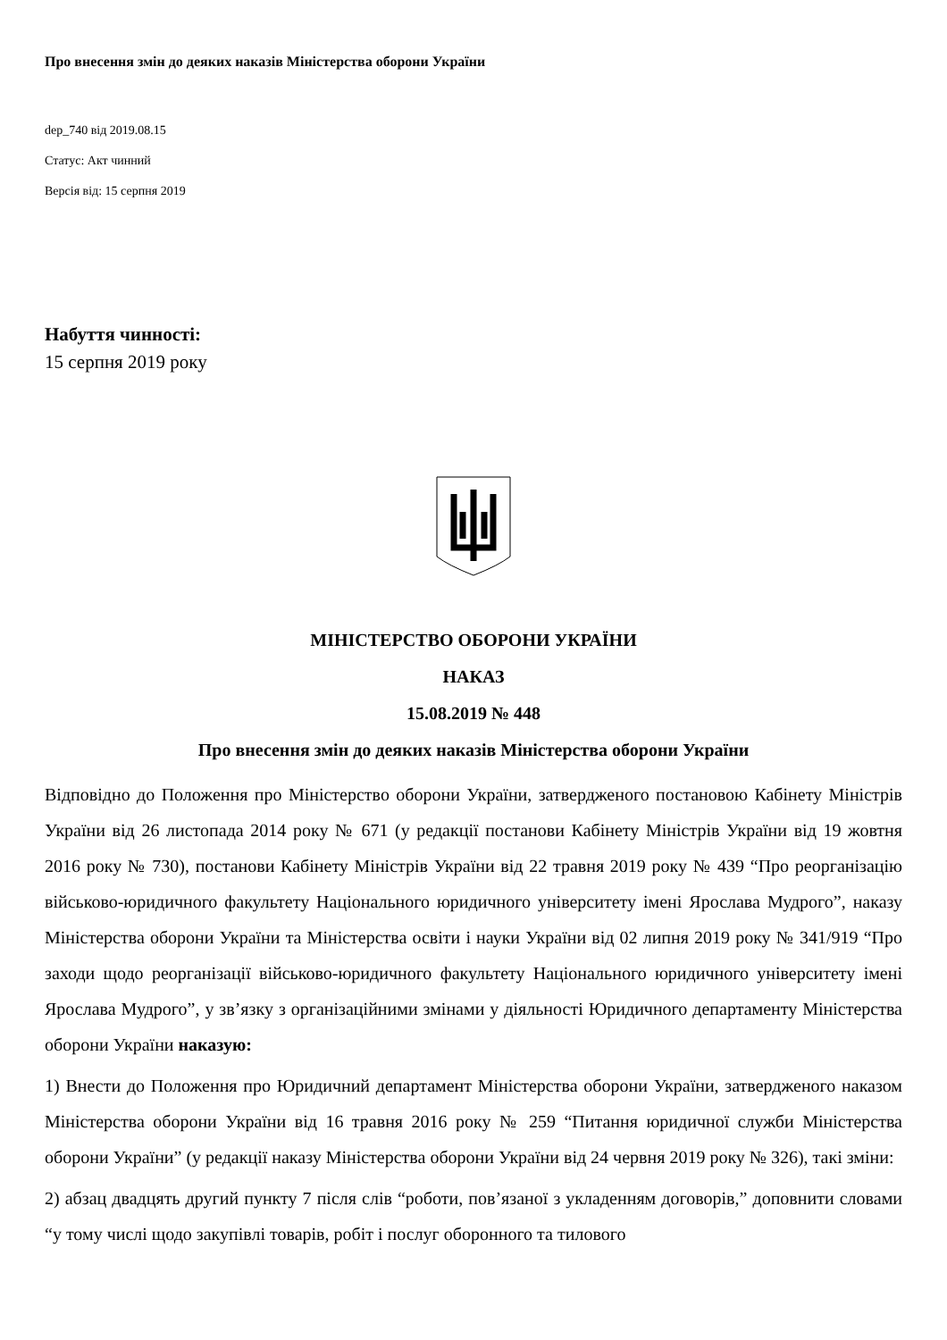Про внесення змін до деяких наказів Міністерства оборони України
dep_740 від 2019.08.15
Статус: Акт чинний
Версія від: 15 серпня 2019
Набуття чинності:
15 серпня 2019 року
МІНІСТЕРСТВО ОБОРОНИ УКРАЇНИ
НАКАЗ
15.08.2019 № 448
Про внесення змін до деяких наказів Міністерства оборони України
Відповідно до Положення про Міністерство оборони України, затвердженого постановою Кабінету Міністрів України від 26 листопада 2014 року № 671 (у редакції постанови Кабінету Міністрів України від 19 жовтня 2016 року № 730), постанови Кабінету Міністрів України від 22 травня 2019 року № 439 “Про реорганізацію військово-юридичного факультету Національного юридичного університету імені Ярослава Мудрого”, наказу Міністерства оборони України та Міністерства освіти і науки України від 02 липня 2019 року № 341/919 “Про заходи щодо реорганізації військово-юридичного факультету Національного юридичного університету імені Ярослава Мудрого”, у зв’язку з організаційними змінами у діяльності Юридичного департаменту Міністерства оборони України наказую:
1) Внести до Положення про Юридичний департамент Міністерства оборони України, затвердженого наказом Міністерства оборони України від 16 травня 2016 року № 259 “Питання юридичної служби Міністерства оборони України” (у редакції наказу Міністерства оборони України від 24 червня 2019 року № 326), такі зміни:
2) абзац двадцять другий пункту 7 після слів “роботи, пов’язаної з укладенням договорів,” доповнити словами “у тому числі щодо закупівлі товарів, робіт і послуг оборонного та тилового